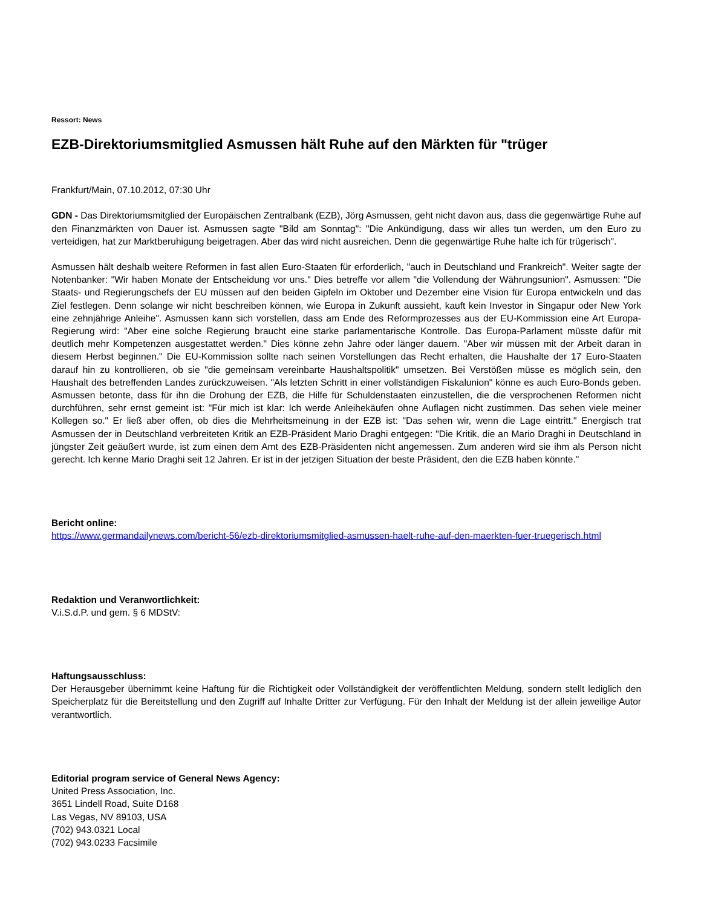Ressort: News
EZB-Direktoriumsmitglied Asmussen hält Ruhe auf den Märkten für "trüger
Frankfurt/Main, 07.10.2012, 07:30 Uhr
GDN - Das Direktoriumsmitglied der Europäischen Zentralbank (EZB), Jörg Asmussen, geht nicht davon aus, dass die gegenwärtige Ruhe auf den Finanzmärkten von Dauer ist. Asmussen sagte "Bild am Sonntag": "Die Ankündigung, dass wir alles tun werden, um den Euro zu verteidigen, hat zur Marktberuhigung beigetragen. Aber das wird nicht ausreichen. Denn die gegenwärtige Ruhe halte ich für trügerisch".
Asmussen hält deshalb weitere Reformen in fast allen Euro-Staaten für erforderlich, "auch in Deutschland und Frankreich". Weiter sagte der Notenbanker: "Wir haben Monate der Entscheidung vor uns." Dies betreffe vor allem "die Vollendung der Währungsunion". Asmussen: "Die Staats- und Regierungschefs der EU müssen auf den beiden Gipfeln im Oktober und Dezember eine Vision für Europa entwickeln und das Ziel festlegen. Denn solange wir nicht beschreiben können, wie Europa in Zukunft aussieht, kauft kein Investor in Singapur oder New York eine zehnjährige Anleihe". Asmussen kann sich vorstellen, dass am Ende des Reformprozesses aus der EU-Kommission eine Art Europa-Regierung wird: "Aber eine solche Regierung braucht eine starke parlamentarische Kontrolle. Das Europa-Parlament müsste dafür mit deutlich mehr Kompetenzen ausgestattet werden." Dies könne zehn Jahre oder länger dauern. "Aber wir müssen mit der Arbeit daran in diesem Herbst beginnen." Die EU-Kommission sollte nach seinen Vorstellungen das Recht erhalten, die Haushalte der 17 Euro-Staaten darauf hin zu kontrollieren, ob sie "die gemeinsam vereinbarte Haushaltspolitik" umsetzen. Bei Verstößen müsse es möglich sein, den Haushalt des betreffenden Landes zurückzuweisen. "Als letzten Schritt in einer vollständigen Fiskalunion" könne es auch Euro-Bonds geben. Asmussen betonte, dass für ihn die Drohung der EZB, die Hilfe für Schuldenstaaten einzustellen, die die versprochenen Reformen nicht durchführen, sehr ernst gemeint ist: "Für mich ist klar: Ich werde Anleihekäufen ohne Auflagen nicht zustimmen. Das sehen viele meiner Kollegen so." Er ließ aber offen, ob dies die Mehrheitsmeinung in der EZB ist: "Das sehen wir, wenn die Lage eintritt." Energisch trat Asmussen der in Deutschland verbreiteten Kritik an EZB-Präsident Mario Draghi entgegen: "Die Kritik, die an Mario Draghi in Deutschland in jüngster Zeit geäußert wurde, ist zum einen dem Amt des EZB-Präsidenten nicht angemessen. Zum anderen wird sie ihm als Person nicht gerecht. Ich kenne Mario Draghi seit 12 Jahren. Er ist in der jetzigen Situation der beste Präsident, den die EZB haben könnte."
Bericht online:
https://www.germandailynews.com/bericht-56/ezb-direktoriumsmitglied-asmussen-haelt-ruhe-auf-den-maerkten-fuer-truegerisch.html
Redaktion und Veranwortlichkeit:
V.i.S.d.P. und gem. § 6 MDStV:
Haftungsausschluss:
Der Herausgeber übernimmt keine Haftung für die Richtigkeit oder Vollständigkeit der veröffentlichten Meldung, sondern stellt lediglich den Speicherplatz für die Bereitstellung und den Zugriff auf Inhalte Dritter zur Verfügung. Für den Inhalt der Meldung ist der allein jeweilige Autor verantwortlich.
Editorial program service of General News Agency:
United Press Association, Inc.
3651 Lindell Road, Suite D168
Las Vegas, NV 89103, USA
(702) 943.0321 Local
(702) 943.0233 Facsimile